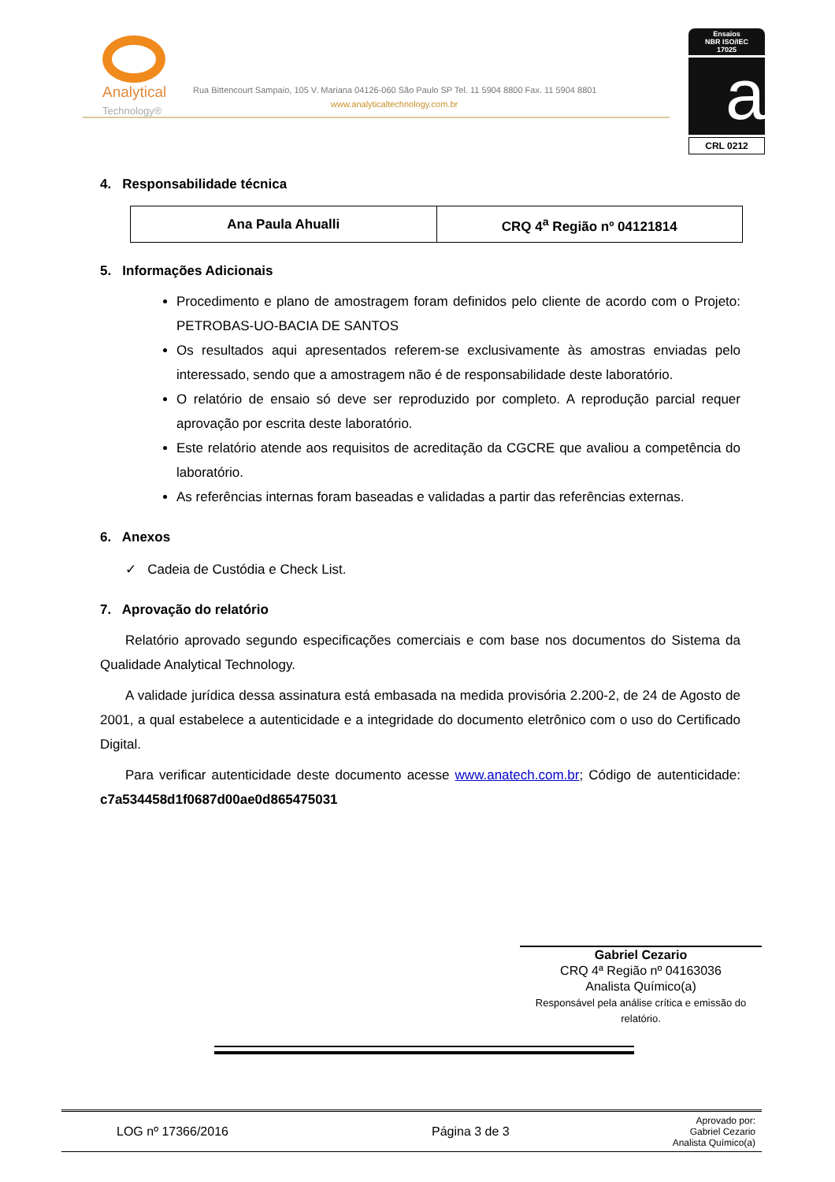Analytical
Technology®
Rua Bittencourt Sampaio, 105 V. Mariana 04126-060 São Paulo SP Tel. 11 5904 8800 Fax. 11 5904 8801
www.analyticaltechnology.com.br
Ensaios
NBR ISO/IEC
17025
a
CRL 0212
4. Responsabilidade técnica
| Ana Paula Ahualli | CRQ 4<sup>a</sup> Região nº 04121814 |
5. Informações Adicionais
Procedimento e plano de amostragem foram definidos pelo cliente de acordo com o Projeto: PETROBAS-UO-BACIA DE SANTOS
Os resultados aqui apresentados referem-se exclusivamente às amostras enviadas pelo interessado, sendo que a amostragem não é de responsabilidade deste laboratório.
O relatório de ensaio só deve ser reproduzido por completo. A reprodução parcial requer aprovação por escrita deste laboratório.
Este relatório atende aos requisitos de acreditação da CGCRE que avaliou a competência do laboratório.
As referências internas foram baseadas e validadas a partir das referências externas.
6. Anexos
✓ Cadeia de Custódia e Check List.
7. Aprovação do relatório
Relatório aprovado segundo especificações comerciais e com base nos documentos do Sistema da Qualidade Analytical Technology.
A validade jurídica dessa assinatura está embasada na medida provisória 2.200-2, de 24 de Agosto de 2001, a qual estabelece a autenticidade e a integridade do documento eletrônico com o uso do Certificado Digital.
Para verificar autenticidade deste documento acesse www.anatech.com.br; Código de autenticidade: c7a534458d1f0687d00ae0d865475031
Gabriel Cezario
CRQ 4ª Região nº 04163036
Analista Químico(a)
Responsável pela análise crítica e emissão do relatório.
LOG nº 17366/2016 Página 3 de 3
Aprovado por:
Gabriel Cezario
Analista Químico(a)